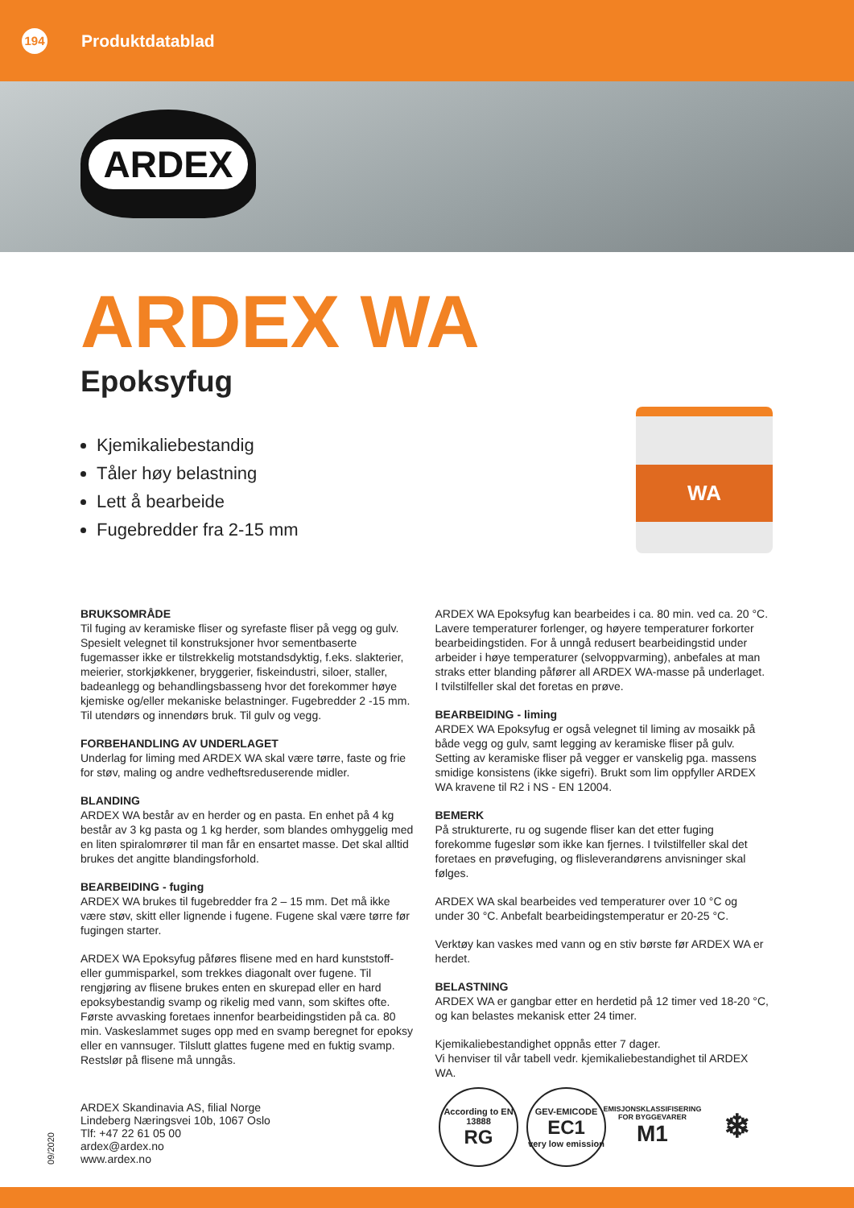194
Produktdatablad
ARDEX
ARDEX WA
Epoksyfug
Kjemikaliebestandig
Tåler høy belastning
Lett å bearbeide
Fugebredder fra 2-15 mm
WA
BRUKSOMRÅDE
Til fuging av keramiske fliser og syrefaste fliser på vegg og gulv. Spesielt velegnet til konstruksjoner hvor sementbaserte fugemasser ikke er tilstrekkelig motstandsdyktig, f.eks. slakterier, meierier, storkjøkkener, bryggerier, fiskeindustri, siloer, staller, badeanlegg og behandlingsbasseng hvor det forekommer høye kjemiske og/eller mekaniske belastninger. Fugebredder 2 -15 mm. Til utendørs og innendørs bruk. Til gulv og vegg.
FORBEHANDLING AV UNDERLAGET
Underlag for liming med ARDEX WA skal være tørre, faste og frie for støv, maling og andre vedheftsreduserende midler.
BLANDING
ARDEX WA består av en herder og en pasta. En enhet på 4 kg består av 3 kg pasta og 1 kg herder, som blandes omhyggelig med en liten spiralomrører til man får en ensartet masse. Det skal alltid brukes det angitte blandingsforhold.
BEARBEIDING - fuging
ARDEX WA brukes til fugebredder fra 2 – 15 mm. Det må ikke være støv, skitt eller lignende i fugene. Fugene skal være tørre før fugingen starter.
ARDEX WA Epoksyfug påføres flisene med en hard kunststoff- eller gummisparkel, som trekkes diagonalt over fugene. Til rengjøring av flisene brukes enten en skurepad eller en hard epoksybestandig svamp og rikelig med vann, som skiftes ofte. Første avvasking foretaes innenfor bearbeidingstiden på ca. 80 min. Vaskeslammet suges opp med en svamp beregnet for epoksy eller en vannsuger. Tilslutt glattes fugene med en fuktig svamp. Restslør på flisene må unngås.
ARDEX WA Epoksyfug kan bearbeides i ca. 80 min. ved ca. 20 °C. Lavere temperaturer forlenger, og høyere temperaturer forkorter bearbeidingstiden. For å unngå redusert bearbeidingstid under arbeider i høye temperaturer (selvoppvarming), anbefales at man straks etter blanding påfører all ARDEX WA-masse på underlaget. I tvilstilfeller skal det foretas en prøve.
BEARBEIDING - liming
ARDEX WA Epoksyfug er også velegnet til liming av mosaikk på både vegg og gulv, samt legging av keramiske fliser på gulv. Setting av keramiske fliser på vegger er vanskelig pga. massens smidige konsistens (ikke sigefri). Brukt som lim oppfyller ARDEX WA kravene til R2 i NS - EN 12004.
BEMERK
På strukturerte, ru og sugende fliser kan det etter fuging forekomme fugeslør som ikke kan fjernes. I tvilstilfeller skal det foretaes en prøvefuging, og flisleverandørens anvisninger skal følges.
ARDEX WA skal bearbeides ved temperaturer over 10 °C og under 30 °C. Anbefalt bearbeidingstemperatur er 20-25 °C.
Verktøy kan vaskes med vann og en stiv børste før ARDEX WA er herdet.
BELASTNING
ARDEX WA er gangbar etter en herdetid på 12 timer ved 18-20 °C, og kan belastes mekanisk etter 24 timer.
Kjemikaliebestandighet oppnås etter 7 dager.
Vi henviser til vår tabell vedr. kjemikaliebestandighet til ARDEX WA.
ARDEX Skandinavia AS, filial Norge
Lindeberg Næringsvei 10b, 1067 Oslo
Tlf: +47 22 61 05 00
ardex@ardex.no
www.ardex.no
09/2020
According to EN 13888
RG
GEV-EMICODE
EC1
very low emission
EMISJONSKLASSIFISERING FOR BYGGEVARER
M1
❄